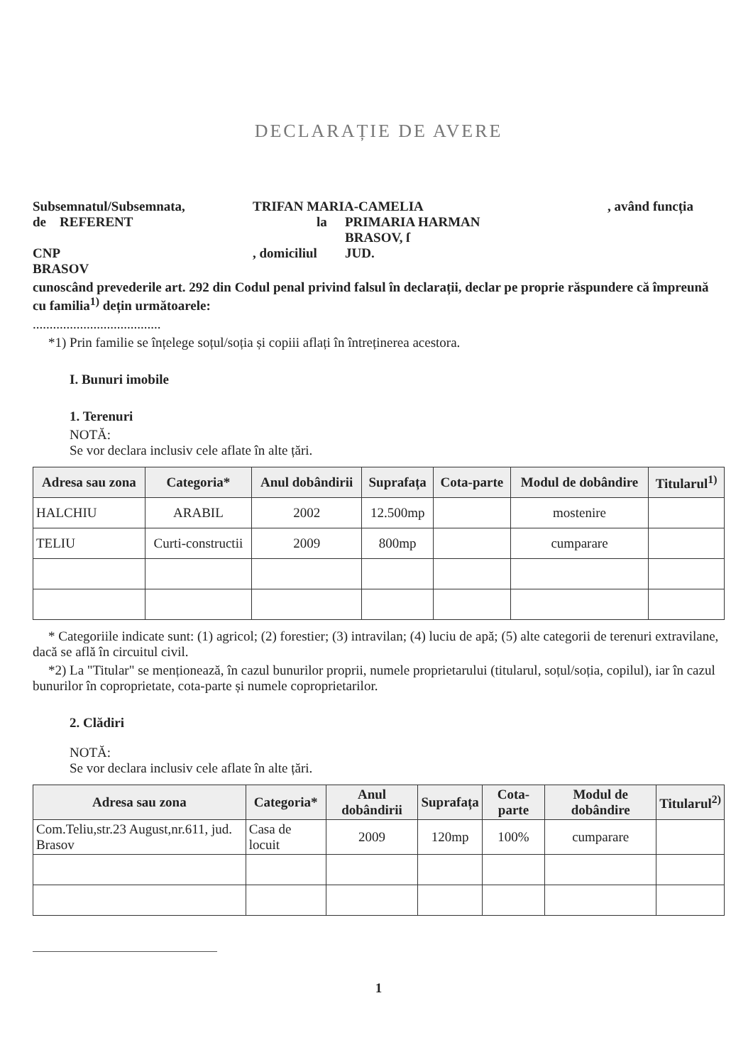DECLARAȚIE DE AVERE
Subsemnatul/Subsemnata, TRIFAN MARIA-CAMELIA, având funcția
de REFERENT la PRIMARIA HARMAN
BRASOV, ſ
CNP, domiciliul JUD.
BRASOV
cunoscând prevederile art. 292 din Codul penal privind falsul în declarații, declar pe proprie răspundere că împreună cu familia<sup>1)</sup> dețin următoarele:
......................................
*1) Prin familie se înțelege soțul/soția și copiii aflați în întreținerea acestora.
I. Bunuri imobile
1. Terenuri
NOTĂ:
Se vor declara inclusiv cele aflate în alte țări.
| Adresa sau zona | Categoria* | Anul dobândirii | Suprafața | Cota-parte | Modul de dobândire | Titularul<sup>1)</sup> |
| --- | --- | --- | --- | --- | --- | --- |
| HALCHIU | ARABIL | 2002 | 12.500mp | | mostenire | |
| TELIU | Curti-constructii | 2009 | 800mp | | cumparare | |
* Categoriile indicate sunt: (1) agricol; (2) forestier; (3) intravilan; (4) luciu de apă; (5) alte categorii de terenuri extravilane, dacă se află în circuitul civil.
*2) La "Titular" se menționează, în cazul bunurilor proprii, numele proprietarului (titularul, soțul/soția, copilul), iar în cazul bunurilor în coproprietate, cota-parte și numele coproprietarilor.
2. Clădiri
NOTĂ:
Se vor declara inclusiv cele aflate în alte țări.
| Adresa sau zona | Categoria* | Anul dobândirii | Suprafața | Cota-parte | Modul de dobândire | Titularul<sup>2)</sup> |
| --- | --- | --- | --- | --- | --- | --- |
| Com.Teliu,str.23 August,nr.611, jud. Brasov | Casa de locuit | 2009 | 120mp | 100% | cumparare | |
1